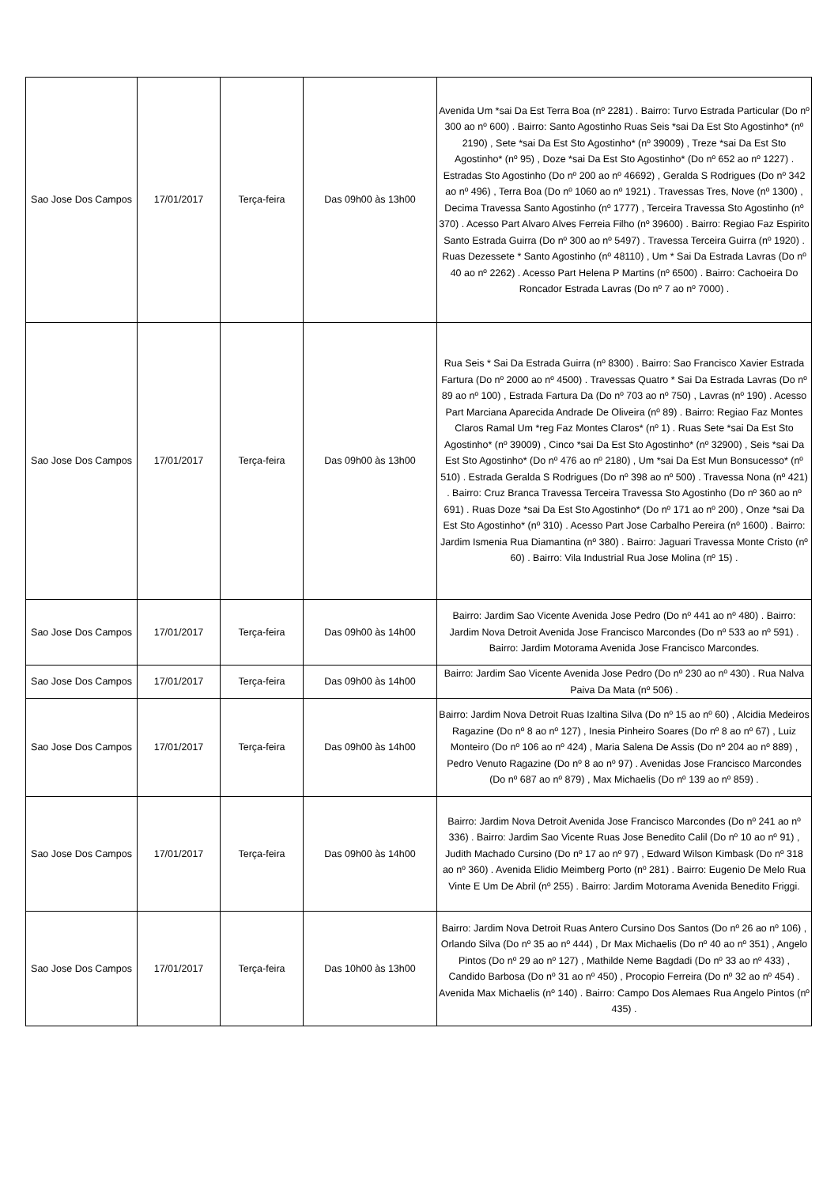| Sao Jose Dos Campos | 17/01/2017 | Terça-feira | Das 09h00 às 13h00 | Avenida Um *sai Da Est Terra Boa (nº 2281) . Bairro: Turvo Estrada Particular (Do nº 300 ao nº 600) . Bairro: Santo Agostinho Ruas Seis *sai Da Est Sto Agostinho* (nº 2190) , Sete *sai Da Est Sto Agostinho* (nº 39009) , Treze *sai Da Est Sto Agostinho* (nº 95) , Doze *sai Da Est Sto Agostinho* (Do nº 652 ao nº 1227) . Estradas Sto Agostinho (Do nº 200 ao nº 46692) , Geralda S Rodrigues (Do nº 342 ao nº 496) , Terra Boa (Do nº 1060 ao nº 1921) . Travessas Tres, Nove (nº 1300) , Decima Travessa Santo Agostinho (nº 1777) , Terceira Travessa Sto Agostinho (nº 370) . Acesso Part Alvaro Alves Ferreia Filho (nº 39600) . Bairro: Regiao Faz Espirito Santo Estrada Guirra (Do nº 300 ao nº 5497) . Travessa Terceira Guirra (nº 1920) . Ruas Dezessete * Santo Agostinho (nº 48110) , Um * Sai Da Estrada Lavras (Do nº 40 ao nº 2262) . Acesso Part Helena P Martins (nº 6500) . Bairro: Cachoeira Do Roncador Estrada Lavras (Do nº 7 ao nº 7000) . |
| Sao Jose Dos Campos | 17/01/2017 | Terça-feira | Das 09h00 às 13h00 | Rua Seis * Sai Da Estrada Guirra (nº 8300) . Bairro: Sao Francisco Xavier Estrada Fartura (Do nº 2000 ao nº 4500) . Travessas Quatro * Sai Da Estrada Lavras (Do nº 89 ao nº 100) , Estrada Fartura Da (Do nº 703 ao nº 750) , Lavras (nº 190) . Acesso Part Marciana Aparecida Andrade De Oliveira (nº 89) . Bairro: Regiao Faz Montes Claros Ramal Um *reg Faz Montes Claros* (nº 1) . Ruas Sete *sai Da Est Sto Agostinho* (nº 39009) , Cinco *sai Da Est Sto Agostinho* (nº 32900) , Seis *sai Da Est Sto Agostinho* (Do nº 476 ao nº 2180) , Um *sai Da Est Mun Bonsucesso* (nº 510) . Estrada Geralda S Rodrigues (Do nº 398 ao nº 500) . Travessa Nona (nº 421) . Bairro: Cruz Branca Travessa Terceira Travessa Sto Agostinho (Do nº 360 ao nº 691) . Ruas Doze *sai Da Est Sto Agostinho* (Do nº 171 ao nº 200) , Onze *sai Da Est Sto Agostinho* (nº 310) . Acesso Part Jose Carbalho Pereira (nº 1600) . Bairro: Jardim Ismenia Rua Diamantina (nº 380) . Bairro: Jaguari Travessa Monte Cristo (nº 60) . Bairro: Vila Industrial Rua Jose Molina (nº 15) . |
| Sao Jose Dos Campos | 17/01/2017 | Terça-feira | Das 09h00 às 14h00 | Bairro: Jardim Sao Vicente Avenida Jose Pedro (Do nº 441 ao nº 480) . Bairro: Jardim Nova Detroit Avenida Jose Francisco Marcondes (Do nº 533 ao nº 591) . Bairro: Jardim Motorama Avenida Jose Francisco Marcondes. |
| Sao Jose Dos Campos | 17/01/2017 | Terça-feira | Das 09h00 às 14h00 | Bairro: Jardim Sao Vicente Avenida Jose Pedro (Do nº 230 ao nº 430) . Rua Nalva Paiva Da Mata (nº 506) . |
| Sao Jose Dos Campos | 17/01/2017 | Terça-feira | Das 09h00 às 14h00 | Bairro: Jardim Nova Detroit Ruas Izaltina Silva (Do nº 15 ao nº 60) , Alcidia Medeiros Ragazine (Do nº 8 ao nº 127) , Inesia Pinheiro Soares (Do nº 8 ao nº 67) , Luiz Monteiro (Do nº 106 ao nº 424) , Maria Salena De Assis (Do nº 204 ao nº 889) , Pedro Venuto Ragazine (Do nº 8 ao nº 97) . Avenidas Jose Francisco Marcondes (Do nº 687 ao nº 879) , Max Michaelis (Do nº 139 ao nº 859) . |
| Sao Jose Dos Campos | 17/01/2017 | Terça-feira | Das 09h00 às 14h00 | Bairro: Jardim Nova Detroit Avenida Jose Francisco Marcondes (Do nº 241 ao nº 336) . Bairro: Jardim Sao Vicente Ruas Jose Benedito Calil (Do nº 10 ao nº 91) , Judith Machado Cursino (Do nº 17 ao nº 97) , Edward Wilson Kimbask (Do nº 318 ao nº 360) . Avenida Elidio Meimberg Porto (nº 281) . Bairro: Eugenio De Melo Rua Vinte E Um De Abril (nº 255) . Bairro: Jardim Motorama Avenida Benedito Friggi. |
| Sao Jose Dos Campos | 17/01/2017 | Terça-feira | Das 10h00 às 13h00 | Bairro: Jardim Nova Detroit Ruas Antero Cursino Dos Santos (Do nº 26 ao nº 106) , Orlando Silva (Do nº 35 ao nº 444) , Dr Max Michaelis (Do nº 40 ao nº 351) , Angelo Pintos (Do nº 29 ao nº 127) , Mathilde Neme Bagdadi (Do nº 33 ao nº 433) , Candido Barbosa (Do nº 31 ao nº 450) , Procopio Ferreira (Do nº 32 ao nº 454) . Avenida Max Michaelis (nº 140) . Bairro: Campo Dos Alemaes Rua Angelo Pintos (nº 435) . |